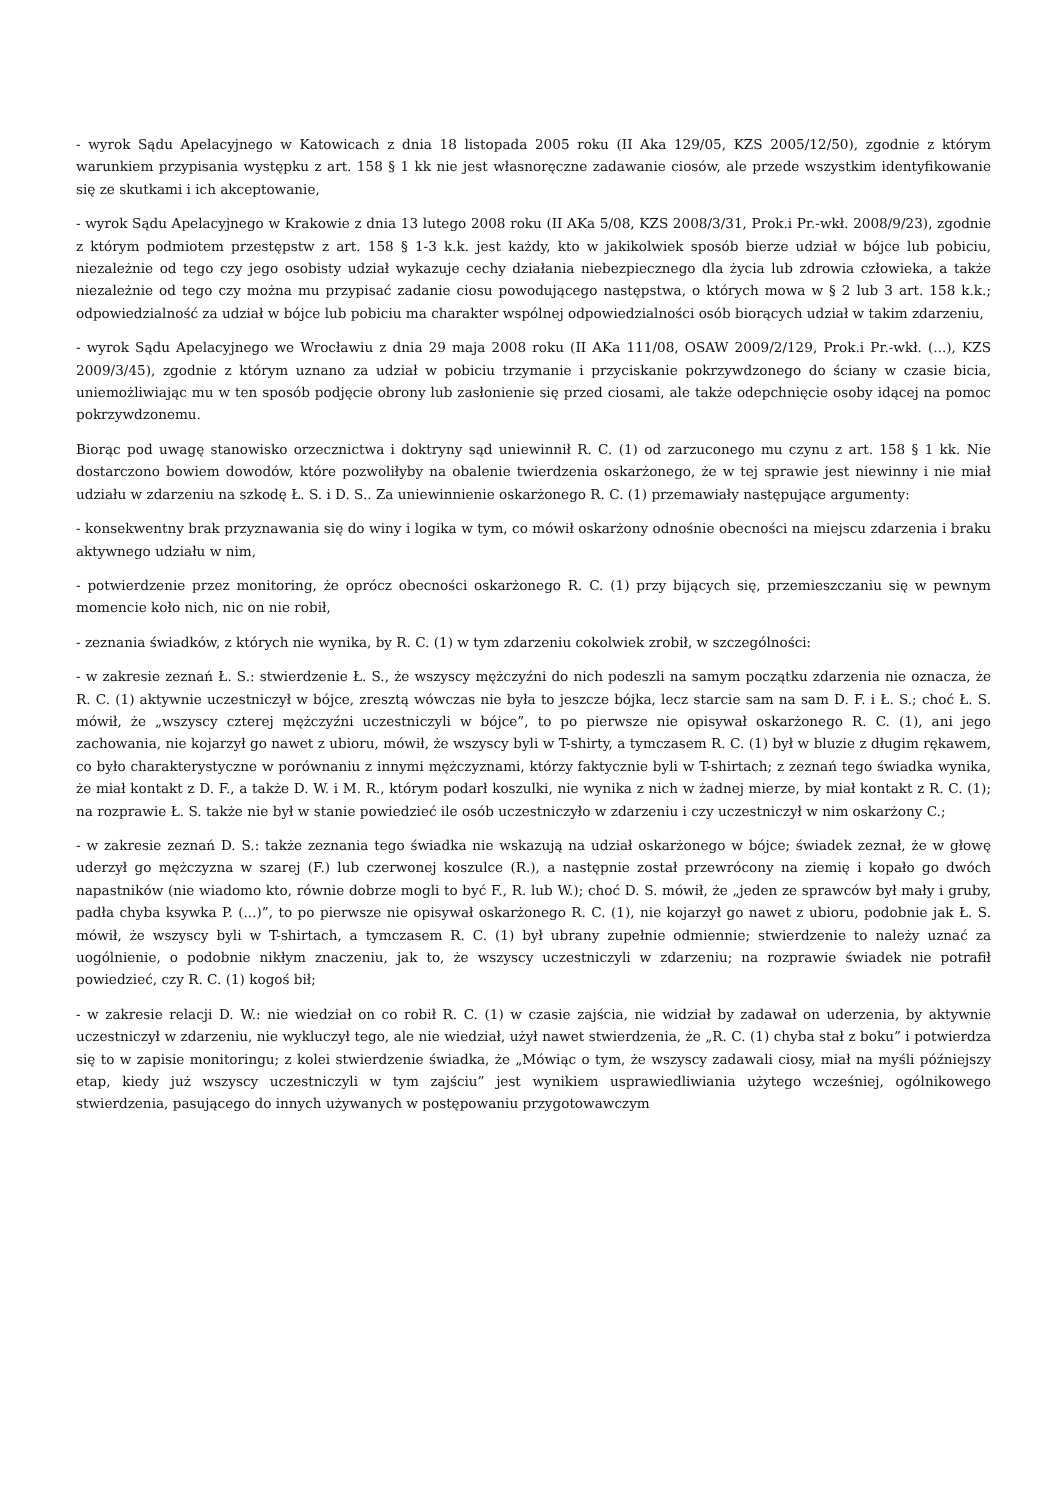- wyrok Sądu Apelacyjnego w Katowicach z dnia 18 listopada 2005 roku (II Aka 129/05, KZS 2005/12/50), zgodnie z którym warunkiem przypisania występku z art. 158 § 1 kk nie jest własnoręczne zadawanie ciosów, ale przede wszystkim identyfikowanie się ze skutkami i ich akceptowanie,
- wyrok Sądu Apelacyjnego w Krakowie z dnia 13 lutego 2008 roku (II AKa 5/08, KZS 2008/3/31, Prok.i Pr.-wkł. 2008/9/23), zgodnie z którym podmiotem przestępstw z art. 158 § 1-3 k.k. jest każdy, kto w jakikolwiek sposób bierze udział w bójce lub pobiciu, niezależnie od tego czy jego osobisty udział wykazuje cechy działania niebezpiecznego dla życia lub zdrowia człowieka, a także niezależnie od tego czy można mu przypisać zadanie ciosu powodującego następstwa, o których mowa w § 2 lub 3 art. 158 k.k.; odpowiedzialność za udział w bójce lub pobiciu ma charakter wspólnej odpowiedzialności osób biorących udział w takim zdarzeniu,
- wyrok Sądu Apelacyjnego we Wrocławiu z dnia 29 maja 2008 roku (II AKa 111/08, OSAW 2009/2/129, Prok.i Pr.-wkł. (...), KZS 2009/3/45), zgodnie z którym uznano za udział w pobiciu trzymanie i przyciskanie pokrzywdzonego do ściany w czasie bicia, uniemożliwiając mu w ten sposób podjęcie obrony lub zasłonienie się przed ciosami, ale także odepchnięcie osoby idącej na pomoc pokrzywdzonemu.
Biorąc pod uwagę stanowisko orzecznictwa i doktryny sąd uniewinnił R. C. (1) od zarzuconego mu czynu z art. 158 § 1 kk. Nie dostarczono bowiem dowodów, które pozwoliłyby na obalenie twierdzenia oskarżonego, że w tej sprawie jest niewinny i nie miał udziału w zdarzeniu na szkodę Ł. S. i D. S.. Za uniewinnienie oskarżonego R. C. (1) przemawiały następujące argumenty:
- konsekwentny brak przyznawania się do winy i logika w tym, co mówił oskarżony odnośnie obecności na miejscu zdarzenia i braku aktywnego udziału w nim,
- potwierdzenie przez monitoring, że oprócz obecności oskarżonego R. C. (1) przy bijących się, przemieszczaniu się w pewnym momencie koło nich, nic on nie robił,
- zeznania świadków, z których nie wynika, by R. C. (1) w tym zdarzeniu cokolwiek zrobił, w szczególności:
- w zakresie zeznań Ł. S.: stwierdzenie Ł. S., że wszyscy mężczyźni do nich podeszli na samym początku zdarzenia nie oznacza, że R. C. (1) aktywnie uczestniczył w bójce, zresztą wówczas nie była to jeszcze bójka, lecz starcie sam na sam D. F. i Ł. S.; choć Ł. S. mówił, że „wszyscy czterej mężczyźni uczestniczyli w bójce”, to po pierwsze nie opisywał oskarżonego R. C. (1), ani jego zachowania, nie kojarzył go nawet z ubioru, mówił, że wszyscy byli w T-shirty, a tymczasem R. C. (1) był w bluzie z długim rękawem, co było charakterystyczne w porównaniu z innymi mężczyznami, którzy faktycznie byli w T-shirtach; z zeznań tego świadka wynika, że miał kontakt z D. F., a także D. W. i M. R., którym podarł koszulki, nie wynika z nich w żadnej mierze, by miał kontakt z R. C. (1); na rozprawie Ł. S. także nie był w stanie powiedzieć ile osób uczestniczyło w zdarzeniu i czy uczestniczył w nim oskarżony C.;
- w zakresie zeznań D. S.: także zeznania tego świadka nie wskazują na udział oskarżonego w bójce; świadek zeznał, że w głowę uderzył go mężczyzna w szarej (F.) lub czerwonej koszulce (R.), a następnie został przewrócony na ziemię i kopało go dwóch napastników (nie wiadomo kto, równie dobrze mogli to być F., R. lub W.); choć D. S. mówił, że „jeden ze sprawców był mały i gruby, padła chyba ksywka P. (...)”, to po pierwsze nie opisywał oskarżonego R. C. (1), nie kojarzył go nawet z ubioru, podobnie jak Ł. S. mówił, że wszyscy byli w T-shirtach, a tymczasem R. C. (1) był ubrany zupełnie odmiennie; stwierdzenie to należy uznać za uogólnienie, o podobnie nikłym znaczeniu, jak to, że wszyscy uczestniczyli w zdarzeniu; na rozprawie świadek nie potrafił powiedzieć, czy R. C. (1) kogoś bił;
- w zakresie relacji D. W.: nie wiedział on co robił R. C. (1) w czasie zajścia, nie widział by zadawał on uderzenia, by aktywnie uczestniczył w zdarzeniu, nie wykluczył tego, ale nie wiedział, użył nawet stwierdzenia, że „R. C. (1) chyba stał z boku” i potwierdza się to w zapisie monitoringu; z kolei stwierdzenie świadka, że „Mówiąc o tym, że wszyscy zadawali ciosy, miał na myśli późniejszy etap, kiedy już wszyscy uczestniczyli w tym zajściu” jest wynikiem usprawiedliwiania użytego wcześniej, ogólnikowego stwierdzenia, pasującego do innych używanych w postępowaniu przygotowawczym